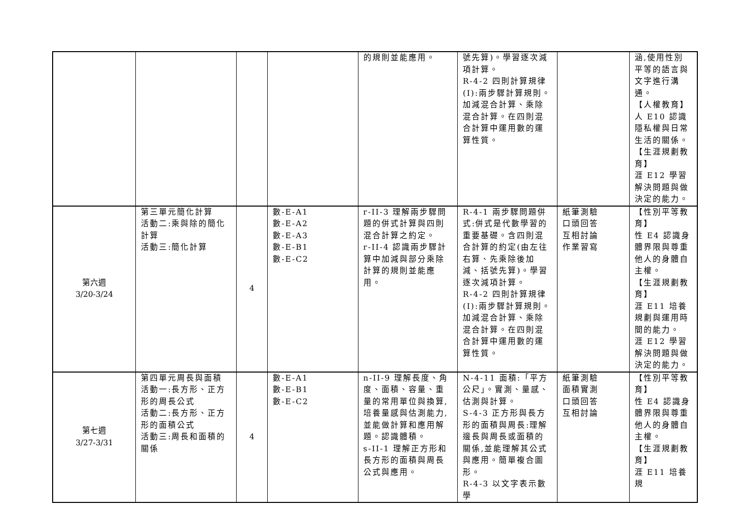| | | | | 的規則並能應用。 | 號先算)。學習逐次減項計算。 R-4-2 四則計算規律(I):兩步驟計算規則。加減混合計算、乘除混合計算。在四則混合計算中運用數的運算性質。 | | 涵,使用性別平等的語言與文字進行溝通。 【人權教育】 人 E10 認識隱私權與日常生活的關係。 【生涯規劃教育】 涯 E12 學習解決問題與做決定的能力。 |
| 第六週 3/20-3/24 | 第三單元簡化計算 活動二:乘與除的簡化計算 活動三:簡化計算 | 4 | 數-E-A1 數-E-A2 數-E-A3 數-E-B1 數-E-C2 | r-II-3 理解兩步驟問題的併式計算與四則混合計算之約定。 r-II-4 認識兩步驟計算中加減與部分乘除計算的規則並能應用。 | R-4-1 兩步驟問題併式:併式是代數學習的重要基礎。含四則混合計算的約定(由左往右算、先乘除後加減、括號先算)。學習逐次減項計算。 R-4-2 四則計算規律(I):兩步驟計算規則。加減混合計算、乘除混合計算。在四則混合計算中運用數的運算性質。 | 紙筆測驗 口頭回答 互相討論 作業習寫 | 【性別平等教育】 性 E4 認識身體界限與尊重他人的身體自主權。 【生涯規劃教育】 涯 E11 培養規劃與運用時間的能力。 涯 E12 學習解決問題與做決定的能力。 |
| 第七週 3/27-3/31 | 第四單元周長與面積 活動一:長方形、正方形的周長公式 活動二:長方形、正方形的面積公式 活動三:周長和面積的關係 | 4 | 數-E-A1 數-E-B1 數-E-C2 | n-II-9 理解長度、角度、面積、容量、重量的常用單位與換算,培養量感與估測能力,並能做計算和應用解題。認識體積。 s-II-1 理解正方形和長方形的面積與周長公式與應用。 | N-4-11 面積:「平方公尺」。實測、量感、估測與計算。 S-4-3 正方形與長方形的面積與周長:理解邊長與周長或面積的關係,並能理解其公式與應用。簡單複合圖形。 R-4-3 以文字表示數學 | 紙筆測驗 面積實測 口頭回答 互相討論 | 【性別平等教育】 性 E4 認識身體界限與尊重他人的身體自主權。 【生涯規劃教育】 涯 E11 培養規 |